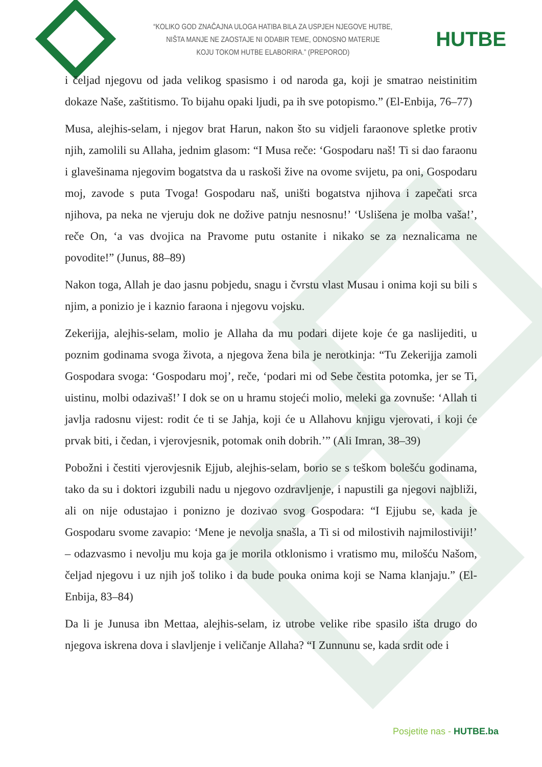“KOLIKO GOD ZNAČAJNA ULOGA HATIBA BILA ZA USPJEH NJEGOVE HUTBE,
NIŠTA MANJE NE ZAOSTAJE NI ODABIR TEME, ODNOSNO MATERIJE
KOJU TOKOM HUTBE ELABORIRA.” (PREPOROD)
HUTBE
i čeljad njegovu od jada velikog spasismo i od naroda ga, koji je smatrao neistinitim dokaze Naše, zaštitismo. To bijahu opaki ljudi, pa ih sve potopismo.” (El-Enbija, 76–77)
Musa, alejhis-selam, i njegov brat Harun, nakon što su vidjeli faraonove spletke protiv njih, zamolili su Allaha, jednim glasom: “I Musa reče: ‘Gospodaru naš! Ti si dao faraonu i glavešinama njegovim bogatstva da u raskoši žive na ovome svijetu, pa oni, Gospodaru moj, zavode s puta Tvoga! Gospodaru naš, uništi bogatstva njihova i zapečati srca njihova, pa neka ne vjeruju dok ne dožive patnju nesnosnu!’ ‘Uslišena je molba vaša!’, reče On, ‘a vas dvojica na Pravome putu ostanite i nikako se za neznalicama ne povodite!” (Junus, 88–89)
Nakon toga, Allah je dao jasnu pobjedu, snagu i čvrstu vlast Musau i onima koji su bili s njim, a ponizio je i kaznio faraona i njegovu vojsku.
Zekerijja, alejhis-selam, molio je Allaha da mu podari dijete koje će ga naslijediti, u poznim godinama svoga života, a njegova žena bila je nerotkinja: “Tu Zekerijja zamoli Gospodara svoga: ‘Gospodaru moj’, reče, ‘podari mi od Sebe čestita potomka, jer se Ti, uistinu, molbi odazivaš!’ I dok se on u hramu stojeći molio, meleki ga zovnuše: ‘Allah ti javlja radosnu vijest: rodit će ti se Jahja, koji će u Allahovu knjigu vjerovati, i koji će prvak biti, i čedan, i vjerovjesnik, potomak onih dobrih.’” (Ali Imran, 38–39)
Pobožni i čestiti vjerovjesnik Ejjub, alejhis-selam, borio se s teškom bolešću godinama, tako da su i doktori izgubili nadu u njegovo ozdravljenje, i napustili ga njegovi najbliži, ali on nije odustajao i ponizno je dozivao svog Gospodara: “I Ejjubu se, kada je Gospodaru svome zavapio: ‘Mene je nevolja snašla, a Ti si od milostivih najmilostiviji!’ – odazvasmo i nevolju mu koja ga je morila otklonismo i vratismo mu, milošću Našom, čeljad njegovu i uz njih još toliko i da bude pouka onima koji se Nama klanjaju.” (El-Enbija, 83–84)
Da li je Junusa ibn Mettaa, alejhis-selam, iz utrobe velike ribe spasilo išta drugo do njegova iskrena dova i slavljenje i veličanje Allaha? “I Zunnunu se, kada srdit ode i
Posjetite nas - HUTBE.ba